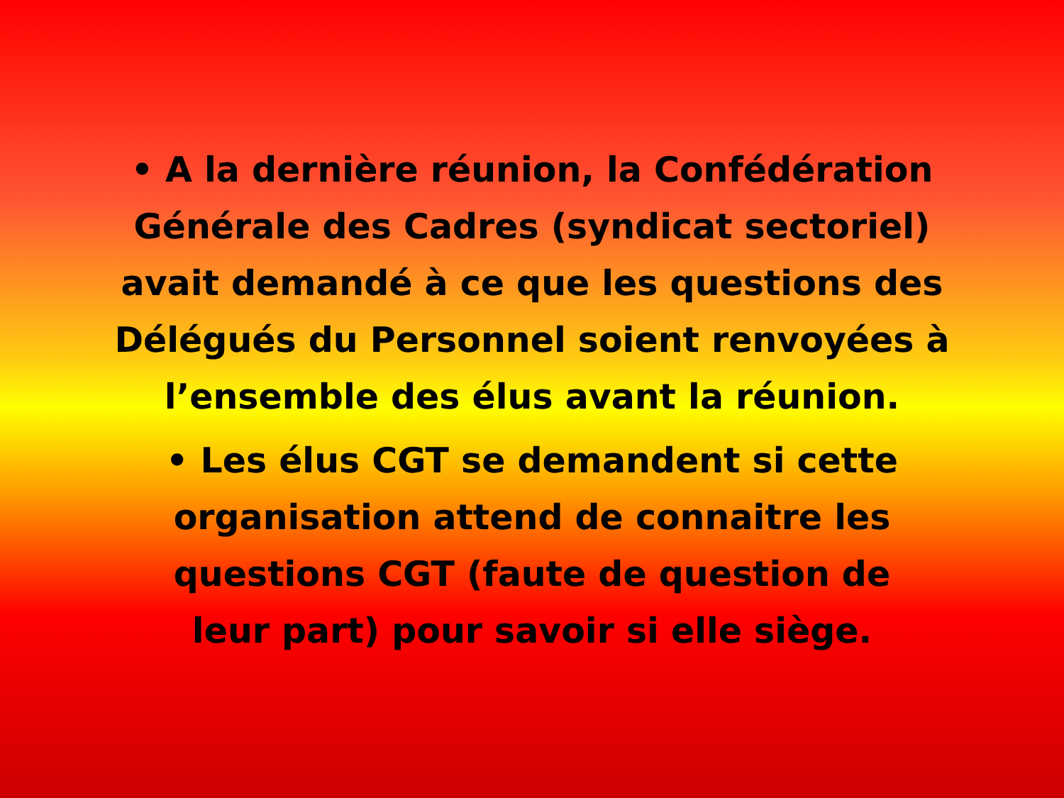• A la dernière réunion, la Confédération Générale des Cadres (syndicat sectoriel) avait demandé à ce que les questions des Délégués du Personnel soient renvoyées à l’ensemble des élus avant la réunion.
• Les élus CGT se demandent si cette organisation attend de connaitre les questions CGT (faute de question de leur part) pour savoir si elle siège.